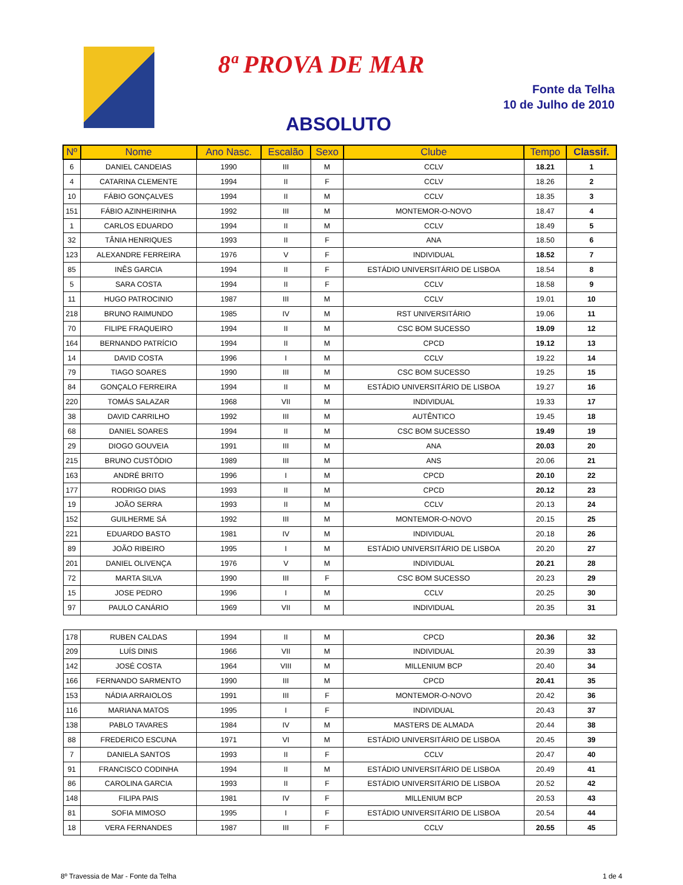8ª PROVA DE MAR
Fonte da Telha
10 de Julho de 2010
ABSOLUTO
| Nº | Nome | Ano Nasc. | Escalão | Sexo | Clube | Tempo | Classif. |
| --- | --- | --- | --- | --- | --- | --- | --- |
| 6 | DANIEL CANDEIAS | 1990 | III | M | CCLV | 18.21 | 1 |
| 4 | CATARINA CLEMENTE | 1994 | II | F | CCLV | 18.26 | 2 |
| 10 | FÁBIO GONÇALVES | 1994 | II | M | CCLV | 18.35 | 3 |
| 151 | FÁBIO AZINHEIRINHA | 1992 | III | M | MONTEMOR-O-NOVO | 18.47 | 4 |
| 1 | CARLOS EDUARDO | 1994 | II | M | CCLV | 18.49 | 5 |
| 32 | TÂNIA HENRIQUES | 1993 | II | F | ANA | 18.50 | 6 |
| 123 | ALEXANDRE FERREIRA | 1976 | V | F | INDIVIDUAL | 18.52 | 7 |
| 85 | INÊS GARCIA | 1994 | II | F | ESTÁDIO UNIVERSITÁRIO DE LISBOA | 18.54 | 8 |
| 5 | SARA COSTA | 1994 | II | F | CCLV | 18.58 | 9 |
| 11 | HUGO PATROCINIO | 1987 | III | M | CCLV | 19.01 | 10 |
| 218 | BRUNO RAIMUNDO | 1985 | IV | M | RST UNIVERSITÁRIO | 19.06 | 11 |
| 70 | FILIPE FRAQUEIRO | 1994 | II | M | CSC BOM SUCESSO | 19.09 | 12 |
| 164 | BERNANDO PATRÍCIO | 1994 | II | M | CPCD | 19.12 | 13 |
| 14 | DAVID COSTA | 1996 | I | M | CCLV | 19.22 | 14 |
| 79 | TIAGO SOARES | 1990 | III | M | CSC BOM SUCESSO | 19.25 | 15 |
| 84 | GONÇALO FERREIRA | 1994 | II | M | ESTÁDIO UNIVERSITÁRIO DE LISBOA | 19.27 | 16 |
| 220 | TOMÁS SALAZAR | 1968 | VII | M | INDIVIDUAL | 19.33 | 17 |
| 38 | DAVID CARRILHO | 1992 | III | M | AUTÊNTICO | 19.45 | 18 |
| 68 | DANIEL SOARES | 1994 | II | M | CSC BOM SUCESSO | 19.49 | 19 |
| 29 | DIOGO GOUVEIA | 1991 | III | M | ANA | 20.03 | 20 |
| 215 | BRUNO CUSTÓDIO | 1989 | III | M | ANS | 20.06 | 21 |
| 163 | ANDRÉ BRITO | 1996 | I | M | CPCD | 20.10 | 22 |
| 177 | RODRIGO DIAS | 1993 | II | M | CPCD | 20.12 | 23 |
| 19 | JOÃO SERRA | 1993 | II | M | CCLV | 20.13 | 24 |
| 152 | GUILHERME SÁ | 1992 | III | M | MONTEMOR-O-NOVO | 20.15 | 25 |
| 221 | EDUARDO BASTO | 1981 | IV | M | INDIVIDUAL | 20.18 | 26 |
| 89 | JOÃO RIBEIRO | 1995 | I | M | ESTÁDIO UNIVERSITÁRIO DE LISBOA | 20.20 | 27 |
| 201 | DANIEL OLIVENÇA | 1976 | V | M | INDIVIDUAL | 20.21 | 28 |
| 72 | MARTA SILVA | 1990 | III | F | CSC BOM SUCESSO | 20.23 | 29 |
| 15 | JOSE PEDRO | 1996 | I | M | CCLV | 20.25 | 30 |
| 97 | PAULO CANÁRIO | 1969 | VII | M | INDIVIDUAL | 20.35 | 31 |
| 178 | RUBEN CALDAS | 1994 | II | M | CPCD | 20.36 | 32 |
| 209 | LUÍS DINIS | 1966 | VII | M | INDIVIDUAL | 20.39 | 33 |
| 142 | JOSÉ COSTA | 1964 | VIII | M | MILLENIUM BCP | 20.40 | 34 |
| 166 | FERNANDO SARMENTO | 1990 | III | M | CPCD | 20.41 | 35 |
| 153 | NÁDIA ARRAIOLOS | 1991 | III | F | MONTEMOR-O-NOVO | 20.42 | 36 |
| 116 | MARIANA MATOS | 1995 | I | F | INDIVIDUAL | 20.43 | 37 |
| 138 | PABLO TAVARES | 1984 | IV | M | MASTERS DE ALMADA | 20.44 | 38 |
| 88 | FREDERICO ESCUNA | 1971 | VI | M | ESTÁDIO UNIVERSITÁRIO DE LISBOA | 20.45 | 39 |
| 7 | DANIELA SANTOS | 1993 | II | F | CCLV | 20.47 | 40 |
| 91 | FRANCISCO CODINHA | 1994 | II | M | ESTÁDIO UNIVERSITÁRIO DE LISBOA | 20.49 | 41 |
| 86 | CAROLINA GARCIA | 1993 | II | F | ESTÁDIO UNIVERSITÁRIO DE LISBOA | 20.52 | 42 |
| 148 | FILIPA PAIS | 1981 | IV | F | MILLENIUM BCP | 20.53 | 43 |
| 81 | SOFIA MIMOSO | 1995 | I | F | ESTÁDIO UNIVERSITÁRIO DE LISBOA | 20.54 | 44 |
| 18 | VERA FERNANDES | 1987 | III | F | CCLV | 20.55 | 45 |
8º Travessia de Mar - Fonte da Telha 1 de 4